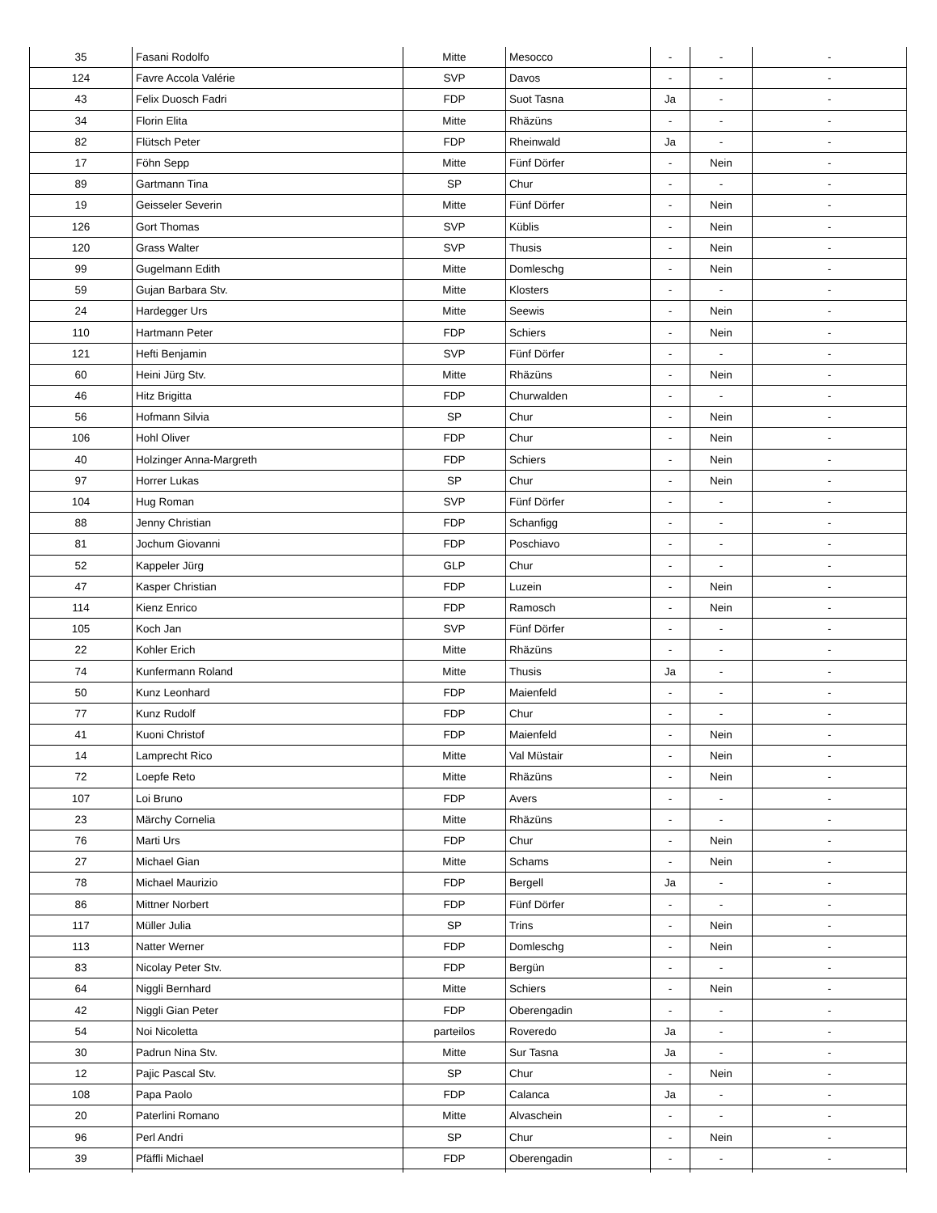| 35 | Fasani Rodolfo | Mitte | Mesocco | - | - | - |
| 124 | Favre Accola Valérie | SVP | Davos | - | - | - |
| 43 | Felix Duosch Fadri | FDP | Suot Tasna | Ja | - | - |
| 34 | Florin Elita | Mitte | Rhäzüns | - | - | - |
| 82 | Flütsch Peter | FDP | Rheinwald | Ja | - | - |
| 17 | Föhn Sepp | Mitte | Fünf Dörfer | - | Nein | - |
| 89 | Gartmann Tina | SP | Chur | - | - | - |
| 19 | Geisseler Severin | Mitte | Fünf Dörfer | - | Nein | - |
| 126 | Gort Thomas | SVP | Küblis | - | Nein | - |
| 120 | Grass Walter | SVP | Thusis | - | Nein | - |
| 99 | Gugelmann Edith | Mitte | Domleschg | - | Nein | - |
| 59 | Gujan Barbara Stv. | Mitte | Klosters | - | - | - |
| 24 | Hardegger Urs | Mitte | Seewis | - | Nein | - |
| 110 | Hartmann Peter | FDP | Schiers | - | Nein | - |
| 121 | Hefti Benjamin | SVP | Fünf Dörfer | - | - | - |
| 60 | Heini Jürg Stv. | Mitte | Rhäzüns | - | Nein | - |
| 46 | Hitz Brigitta | FDP | Churwalden | - | - | - |
| 56 | Hofmann Silvia | SP | Chur | - | Nein | - |
| 106 | Hohl Oliver | FDP | Chur | - | Nein | - |
| 40 | Holzinger Anna-Margreth | FDP | Schiers | - | Nein | - |
| 97 | Horrer Lukas | SP | Chur | - | Nein | - |
| 104 | Hug Roman | SVP | Fünf Dörfer | - | - | - |
| 88 | Jenny Christian | FDP | Schanfigg | - | - | - |
| 81 | Jochum Giovanni | FDP | Poschiavo | - | - | - |
| 52 | Kappeler Jürg | GLP | Chur | - | - | - |
| 47 | Kasper Christian | FDP | Luzein | - | Nein | - |
| 114 | Kienz Enrico | FDP | Ramosch | - | Nein | - |
| 105 | Koch Jan | SVP | Fünf Dörfer | - | - | - |
| 22 | Kohler Erich | Mitte | Rhäzüns | - | - | - |
| 74 | Kunfermann Roland | Mitte | Thusis | Ja | - | - |
| 50 | Kunz Leonhard | FDP | Maienfeld | - | - | - |
| 77 | Kunz Rudolf | FDP | Chur | - | - | - |
| 41 | Kuoni Christof | FDP | Maienfeld | - | Nein | - |
| 14 | Lamprecht Rico | Mitte | Val Müstair | - | Nein | - |
| 72 | Loepfe Reto | Mitte | Rhäzüns | - | Nein | - |
| 107 | Loi Bruno | FDP | Avers | - | - | - |
| 23 | Märchy Cornelia | Mitte | Rhäzüns | - | - | - |
| 76 | Marti Urs | FDP | Chur | - | Nein | - |
| 27 | Michael Gian | Mitte | Schams | - | Nein | - |
| 78 | Michael Maurizio | FDP | Bergell | Ja | - | - |
| 86 | Mittner Norbert | FDP | Fünf Dörfer | - | - | - |
| 117 | Müller Julia | SP | Trins | - | Nein | - |
| 113 | Natter Werner | FDP | Domleschg | - | Nein | - |
| 83 | Nicolay Peter Stv. | FDP | Bergün | - | - | - |
| 64 | Niggli Bernhard | Mitte | Schiers | - | Nein | - |
| 42 | Niggli Gian Peter | FDP | Oberengadin | - | - | - |
| 54 | Noi Nicoletta | parteilos | Roveredo | Ja | - | - |
| 30 | Padrun Nina Stv. | Mitte | Sur Tasna | Ja | - | - |
| 12 | Pajic Pascal Stv. | SP | Chur | - | Nein | - |
| 108 | Papa Paolo | FDP | Calanca | Ja | - | - |
| 20 | Paterlini Romano | Mitte | Alvaschein | - | - | - |
| 96 | Perl Andri | SP | Chur | - | Nein | - |
| 39 | Pfäffli Michael | FDP | Oberengadin | - | - | - |